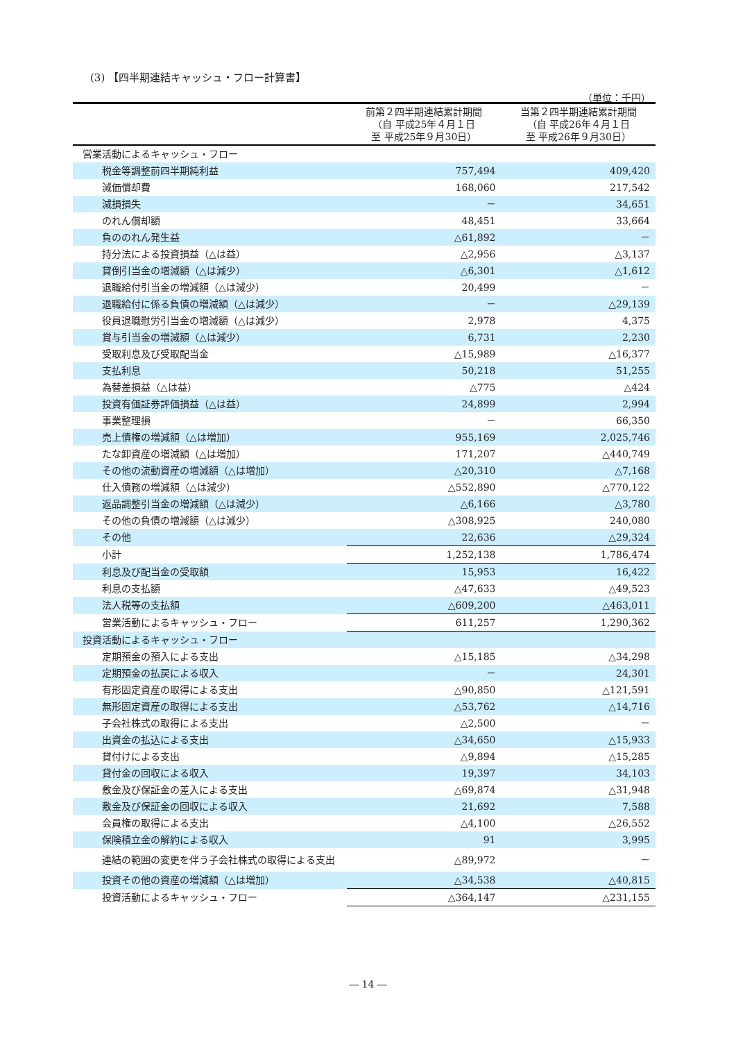(3) 【四半期連結キャッシュ・フロー計算書】
（単位：千円）
| | 前第２四半期連結累計期間 （自 平成25年４月１日 至 平成25年９月30日） | 当第２四半期連結累計期間 （自 平成26年４月１日 至 平成26年９月30日） |
| --- | --- | --- |
| 営業活動によるキャッシュ・フロー | | |
| 税金等調整前四半期純利益 | 757,494 | 409,420 |
| 減価償却費 | 168,060 | 217,542 |
| 減損損失 | － | 34,651 |
| のれん償却額 | 48,451 | 33,664 |
| 負ののれん発生益 | △61,892 | － |
| 持分法による投資損益（△は益） | △2,956 | △3,137 |
| 貸倒引当金の増減額（△は減少） | △6,301 | △1,612 |
| 退職給付引当金の増減額（△は減少） | 20,499 | － |
| 退職給付に係る負債の増減額（△は減少） | － | △29,139 |
| 役員退職慰労引当金の増減額（△は減少） | 2,978 | 4,375 |
| 賞与引当金の増減額（△は減少） | 6,731 | 2,230 |
| 受取利息及び受取配当金 | △15,989 | △16,377 |
| 支払利息 | 50,218 | 51,255 |
| 為替差損益（△は益） | △775 | △424 |
| 投資有価証券評価損益（△は益） | 24,899 | 2,994 |
| 事業整理損 | － | 66,350 |
| 売上債権の増減額（△は増加） | 955,169 | 2,025,746 |
| たな卸資産の増減額（△は増加） | 171,207 | △440,749 |
| その他の流動資産の増減額（△は増加） | △20,310 | △7,168 |
| 仕入債務の増減額（△は減少） | △552,890 | △770,122 |
| 返品調整引当金の増減額（△は減少） | △6,166 | △3,780 |
| その他の負債の増減額（△は減少） | △308,925 | 240,080 |
| その他 | 22,636 | △29,324 |
| 小計 | 1,252,138 | 1,786,474 |
| 利息及び配当金の受取額 | 15,953 | 16,422 |
| 利息の支払額 | △47,633 | △49,523 |
| 法人税等の支払額 | △609,200 | △463,011 |
| 営業活動によるキャッシュ・フロー | 611,257 | 1,290,362 |
| 投資活動によるキャッシュ・フロー | | |
| 定期預金の預入による支出 | △15,185 | △34,298 |
| 定期預金の払戻による収入 | － | 24,301 |
| 有形固定資産の取得による支出 | △90,850 | △121,591 |
| 無形固定資産の取得による支出 | △53,762 | △14,716 |
| 子会社株式の取得による支出 | △2,500 | － |
| 出資金の払込による支出 | △34,650 | △15,933 |
| 貸付けによる支出 | △9,894 | △15,285 |
| 貸付金の回収による収入 | 19,397 | 34,103 |
| 敷金及び保証金の差入による支出 | △69,874 | △31,948 |
| 敷金及び保証金の回収による収入 | 21,692 | 7,588 |
| 会員権の取得による支出 | △4,100 | △26,552 |
| 保険積立金の解約による収入 | 91 | 3,995 |
| 連結の範囲の変更を伴う子会社株式の取得による支出 | △89,972 | － |
| 投資その他の資産の増減額（△は増加） | △34,538 | △40,815 |
| 投資活動によるキャッシュ・フロー | △364,147 | △231,155 |
― 14 ―